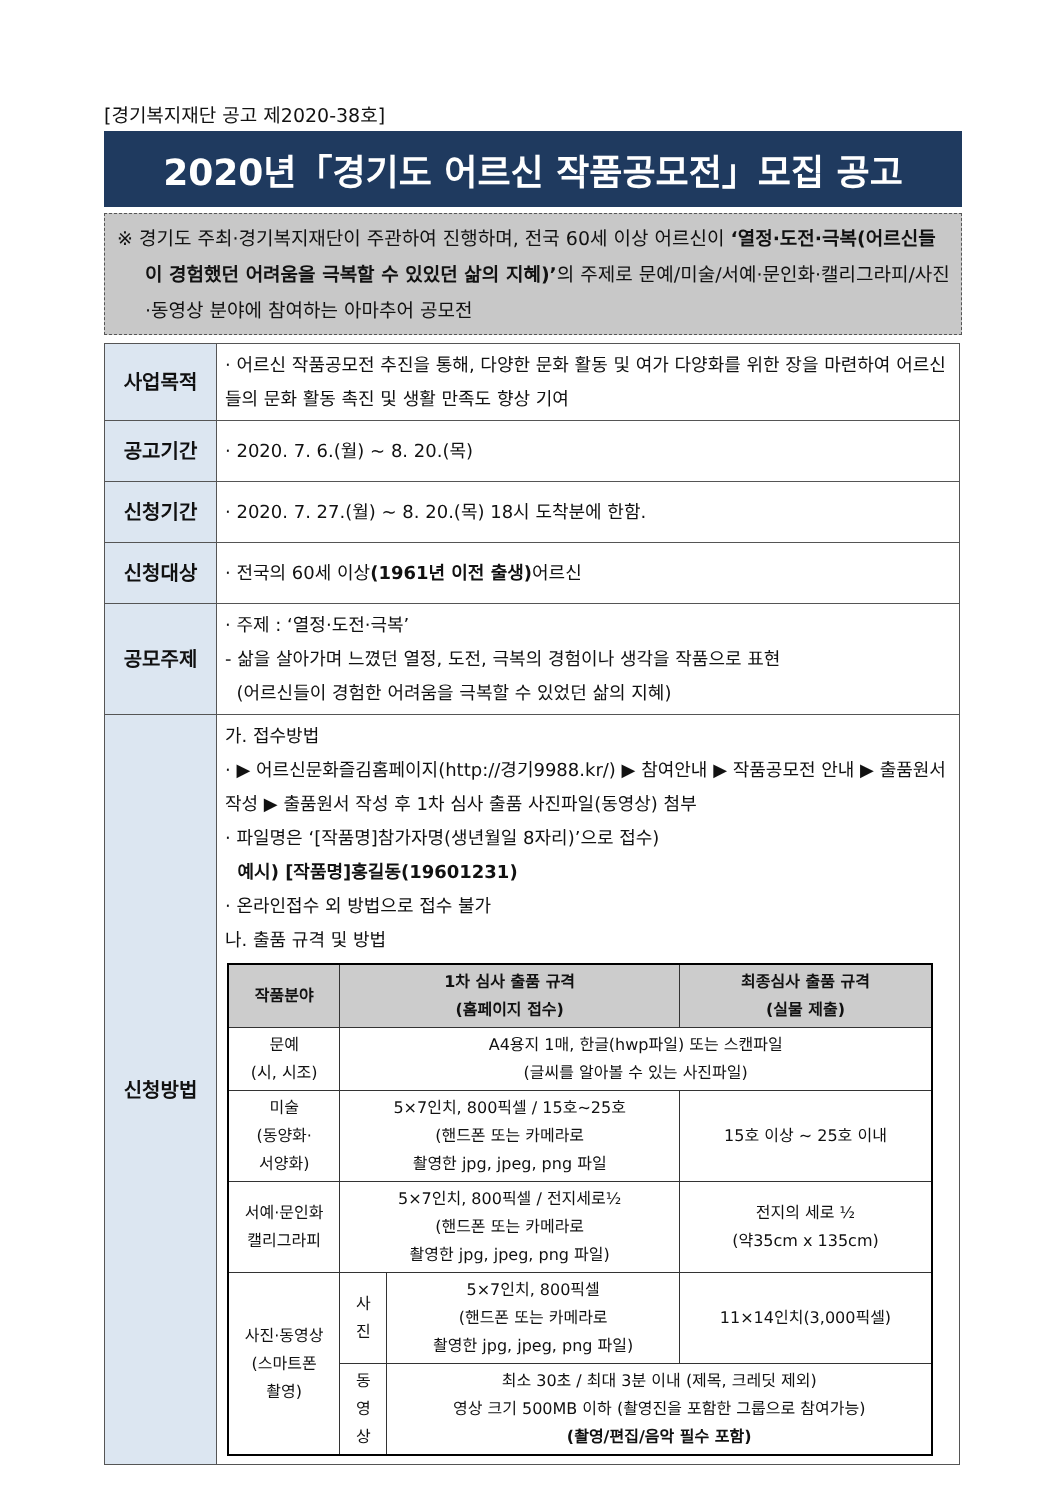[경기복지재단 공고 제2020-38호]
2020년「경기도 어르신 작품공모전」모집 공고
※ 경기도 주최·경기복지재단이 주관하여 진행하며, 전국 60세 이상 어르신이 ‘열정·도전·극복(어르신들이 경험했던 어려움을 극복할 수 있있던 삶의 지혜)’의 주제로 문예/미술/서예·문인화·캘리그라피/사진·동영상 분야에 참여하는 아마추어 공모전
| 사업목적 | · 어르신 작품공모전 추진을 통해, 다양한 문화 활동 및 여가 다양화를 위한 장을 마련하여 어르신들의 문화 활동 촉진 및 생활 만족도 향상 기여 |
| 공고기간 | · 2020. 7. 6.(월) ~ 8. 20.(목) |
| 신청기간 | · 2020. 7. 27.(월) ~ 8. 20.(목) 18시 도착분에 한함. |
| 신청대상 | · 전국의 60세 이상 (1961년 이전 출생) 어르신 |
| 공모주제 | · 주제 : ‘열정·도전·극복’ - 삶을 살아가며 느꼈던 열정, 도전, 극복의 경험이나 생각을 작품으로 표현 (어르신들이 경험한 어려움을 극복할 수 있었던 삶의 지혜) |
| 신청방법 | 가. 접수방법 · ▶ 어르신문화즐김홈페이지(http://경기9988.kr/) ▶ 참여안내 ▶ 작품공모전 안내 ▶ 출품원서 작성 ▶ 출품원서 작성 후 1차 심사 출품 사진파일(동영상) 첨부 · 파일명은 ‘[작품명]참가자명(생년월일 8자리)’으로 접수) 예시) [작품명]홍길동(19601231) · 온라인접수 외 방법으로 접수 불가 나. 출품 규격 및 방법 / 작품분야 / 1차 심사 출품 규격 (홈페이지 접수) / / 최종심사 출품 규격 (실물 제출) / / --- / --- / --- / --- / / 문예 (시, 시조) / A4용지 1매, 한글(hwp파일) 또는 스캔파일 (글씨를 알아볼 수 있는 사진파일) / / / / 미술 (동양화· 서양화) / 5×7인치, 800픽셀 / 15호~25호 (핸드폰 또는 카메라로 촬영한 jpg, jpeg, png 파일 / / 15호 이상 ~ 25호 이내 / / 서예·문인화 캘리그라피 / 5×7인치, 800픽셀 / 전지세로½ (핸드폰 또는 카메라로 촬영한 jpg, jpeg, png 파일) / / 전지의 세로 ½ (약35cm x 135cm) / / 사진·동영상 (스마트폰 촬영) / 사 진 / 5×7인치, 800픽셀 (핸드폰 또는 카메라로 촬영한 jpg, jpeg, png 파일) / 11×14인치(3,000픽셀) / / / 동 영 상 / 최소 30초 / 최대 3분 이내 (제목, 크레딧 제외) 영상 크기 500MB 이하 (촬영진을 포함한 그룹으로 참여가능) (촬영/편집/음악 필수 포함) / / |